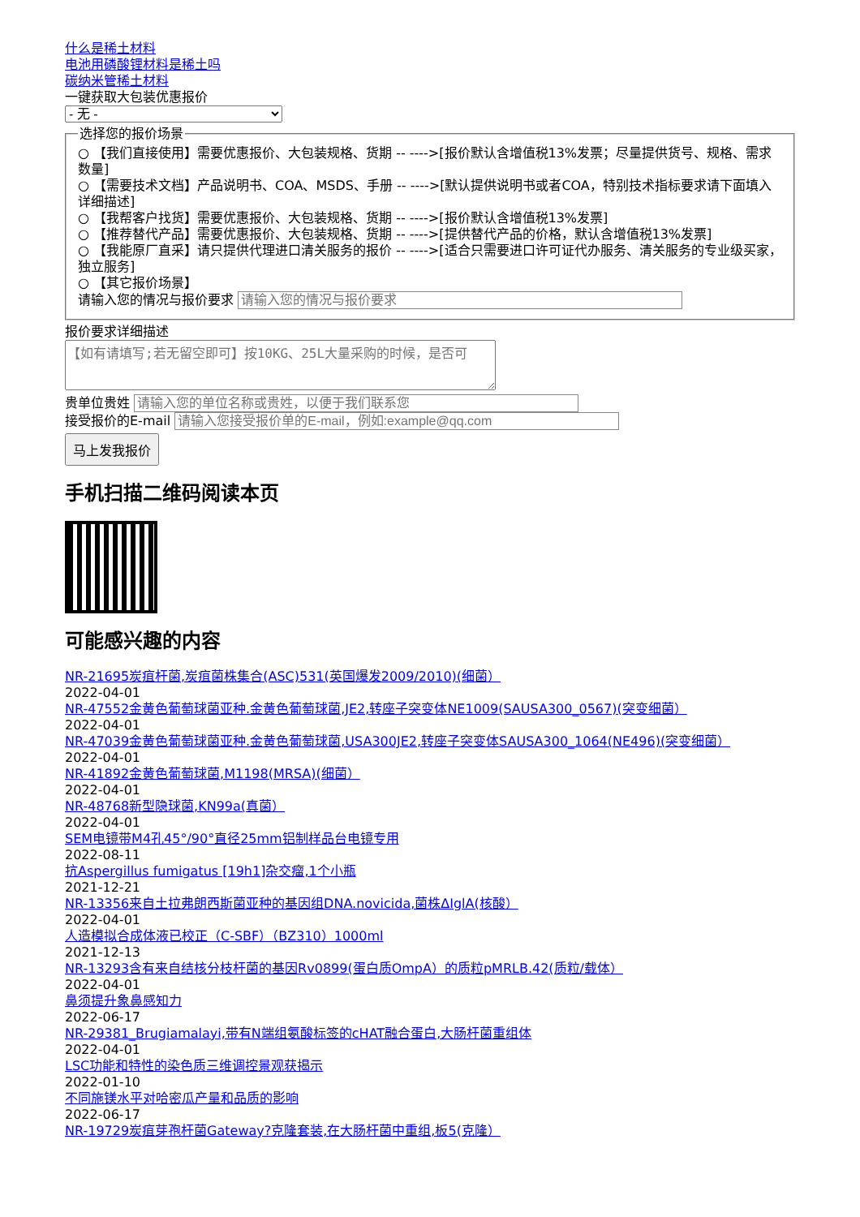什么是稀土材料
电池用磷酸锂材料是稀土吗
碳纳米管稀土材料
一键获取大包装优惠报价
- 无 - 选择您的报价场景 ○ 【我们直接使用】需要优惠报价、大包装规格、货期 -- ---->[报价默认含增值税13%发票；尽量提供货号、规格、需求数量]
○ 【需要技术文档】产品说明书、COA、MSDS、手册 -- ---->[默认提供说明书或者COA，特别技术指标要求请下面填入详细描述]
○ 【我帮客户找货】需要优惠报价、大包装规格、货期 -- ---->[报价默认含增值税13%发票]
○ 【推荐替代产品】需要优惠报价、大包装规格、货期 -- ---->[提供替代产品的价格，默认含增值税13%发票]
○ 【我能原厂直采】请只提供代理进口清关服务的报价 -- ---->[适合只需要进口许可证代办服务、清关服务的专业级买家，独立服务]
○ 【其它报价场景】
请输入您的情况与报价要求 报价要求详细描述
贵单位贵姓
接受报价的E-mail
马上发我报价
手机扫描二维码阅读本页
可能感兴趣的内容
NR-21695炭疽杆菌,炭疽菌株集合(ASC)531(英国爆发2009/2010)(细菌）
2022-04-01
NR-47552金黄色葡萄球菌亚种.金黄色葡萄球菌,JE2,转座子突变体NE1009(SAUSA300_0567)(突变细菌）
2022-04-01
NR-47039金黄色葡萄球菌亚种.金黄色葡萄球菌,USA300JE2,转座子突变体SAUSA300_1064(NE496)(突变细菌）
2022-04-01
NR-41892金黄色葡萄球菌,M1198(MRSA)(细菌）
2022-04-01
NR-48768新型隐球菌,KN99a(真菌）
2022-04-01
SEM电镜带M4孔45°/90°直径25mm铝制样品台电镜专用
2022-08-11
抗Aspergillus fumigatus [19h1]杂交瘤,1个小瓶
2021-12-21
NR-13356来自土拉弗朗西斯菌亚种的基因组DNA.novicida,菌株ΔIglA(核酸）
2022-04-01
人造模拟合成体液已校正（C-SBF）（BZ310）1000ml
2021-12-13
NR-13293含有来自结核分枝杆菌的基因Rv0899(蛋白质OmpA）的质粒pMRLB.42(质粒/载体）
2022-04-01
鼻须提升象鼻感知力
2022-06-17
NR-29381_Brugiamalayi,带有N端组氨酸标签的cHAT融合蛋白,大肠杆菌重组体
2022-04-01
LSC功能和特性的染色质三维调控景观获揭示
2022-01-10
不同施镁水平对哈密瓜产量和品质的影响
2022-06-17
NR-19729炭疽芽孢杆菌Gateway?克隆套装,在大肠杆菌中重组,板5(克隆）